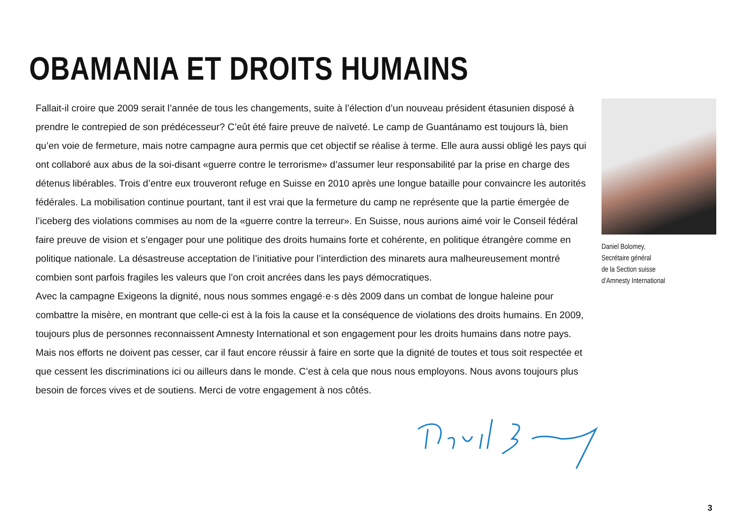OBAMANIA ET DROITS HUMAINS
Fallait-il croire que 2009 serait l’année de tous les changements, suite à l’élection d’un nouveau président étasunien disposé à prendre le contrepied de son prédécesseur? C’eût été faire preuve de naïveté. Le camp de Guantánamo est toujours là, bien qu’en voie de fermeture, mais notre campagne aura permis que cet objectif se réalise à terme. Elle aura aussi obligé les pays qui ont collaboré aux abus de la soi-disant «guerre contre le terrorisme» d’assumer leur responsabilité par la prise en charge des détenus libérables. Trois d’entre eux trouveront refuge en Suisse en 2010 après une longue bataille pour convaincre les autorités fédérales. La mobilisation continue pourtant, tant il est vrai que la fermeture du camp ne représente que la partie émergée de l’iceberg des violations commises au nom de la «guerre contre la terreur». En Suisse, nous aurions aimé voir le Conseil fédéral faire preuve de vision et s’engager pour une politique des droits humains forte et cohérente, en politique étrangère comme en politique nationale. La désastreuse acceptation de l’initiative pour l’interdiction des minarets aura malheureusement montré combien sont parfois fragiles les valeurs que l’on croit ancrées dans les pays démocratiques.
Avec la campagne Exigeons la dignité, nous nous sommes engagé·e·s dès 2009 dans un combat de longue haleine pour combattre la misère, en montrant que celle-ci est à la fois la cause et la conséquence de violations des droits humains. En 2009, toujours plus de personnes reconnaissent Amnesty International et son engagement pour les droits humains dans notre pays. Mais nos efforts ne doivent pas cesser, car il faut encore réussir à faire en sorte que la dignité de toutes et tous soit respectée et que cessent les discriminations ici ou ailleurs dans le monde. C’est à cela que nous nous employons. Nous avons toujours plus besoin de forces vives et de soutiens. Merci de votre engagement à nos côtés.
Daniel Bolomey,
Secrétaire général
de la Section suisse
d’Amnesty International
3